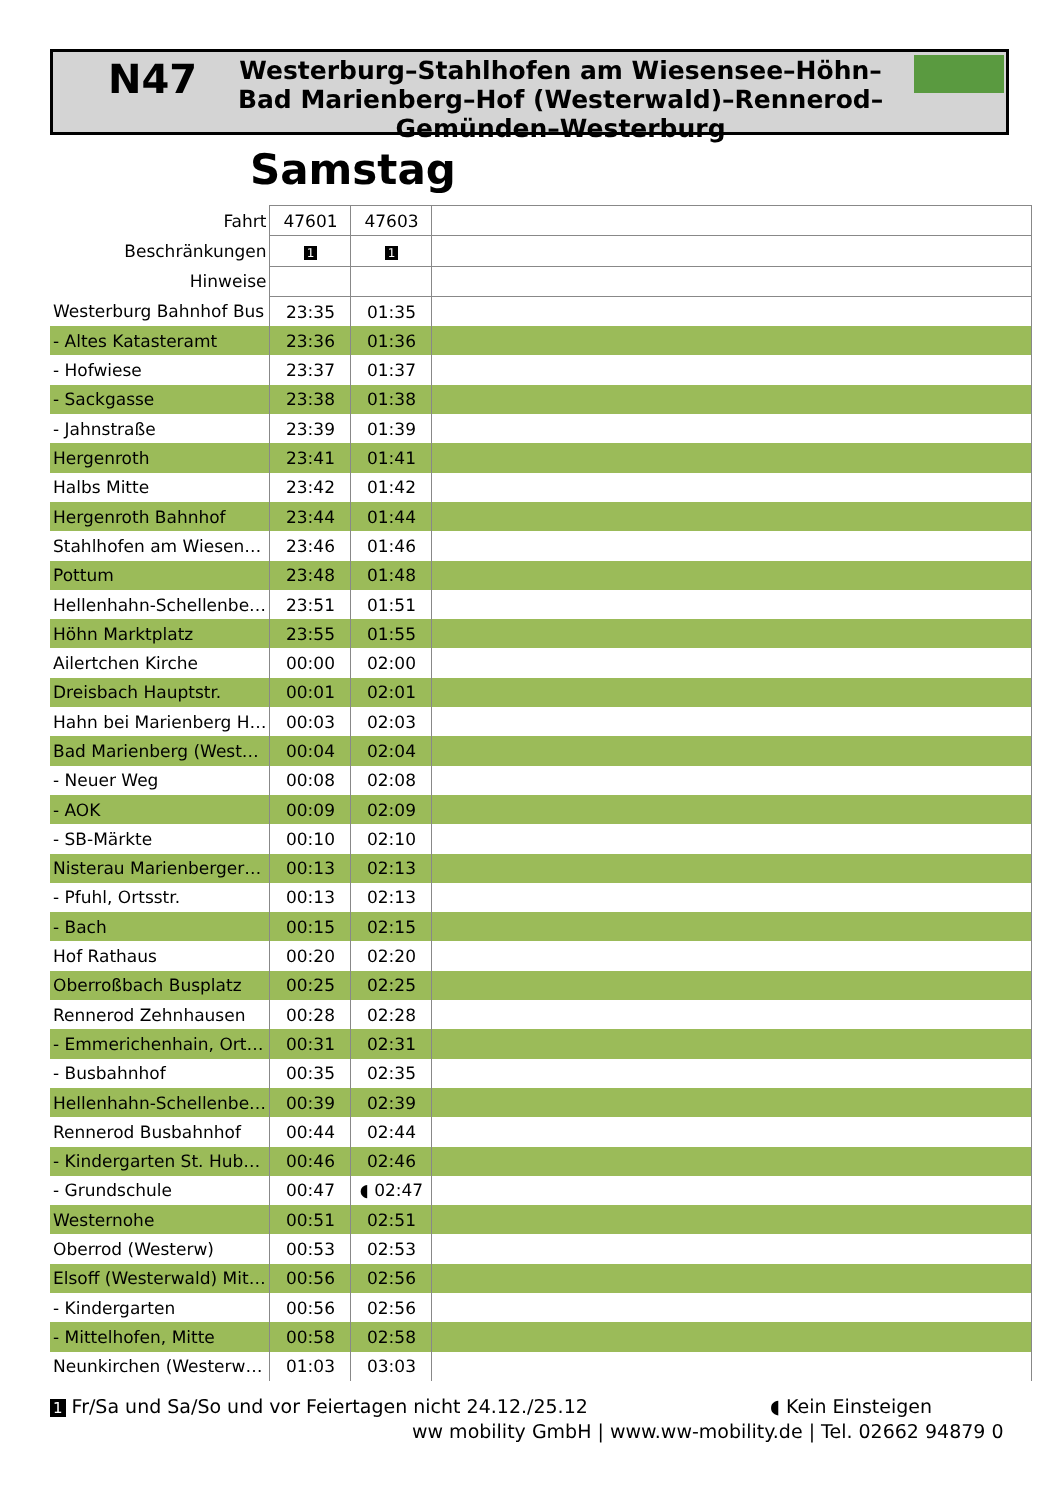N47
Westerburg–Stahlhofen am Wiesensee–Höhn–Bad Marienberg–Hof (Westerwald)–Rennerod–Gemünden–Westerburg
Samstag
| Fahrt | 47601 | 47603 | |
| --- | --- | --- | --- |
| Beschränkungen | 1 | 1 | |
| Hinweise | | | |
| Westerburg Bahnhof Bus | 23:35 | 01:35 | |
| - Altes Katasteramt | 23:36 | 01:36 | |
| - Hofwiese | 23:37 | 01:37 | |
| - Sackgasse | 23:38 | 01:38 | |
| - Jahnstraße | 23:39 | 01:39 | |
| Hergenroth | 23:41 | 01:41 | |
| Halbs Mitte | 23:42 | 01:42 | |
| Hergenroth Bahnhof | 23:44 | 01:44 | |
| Stahlhofen am Wiesen… | 23:46 | 01:46 | |
| Pottum | 23:48 | 01:48 | |
| Hellenhahn-Schellenbe… | 23:51 | 01:51 | |
| Höhn Marktplatz | 23:55 | 01:55 | |
| Ailertchen Kirche | 00:00 | 02:00 | |
| Dreisbach Hauptstr. | 00:01 | 02:01 | |
| Hahn bei Marienberg H… | 00:03 | 02:03 | |
| Bad Marienberg (West… | 00:04 | 02:04 | |
| - Neuer Weg | 00:08 | 02:08 | |
| - AOK | 00:09 | 02:09 | |
| - SB-Märkte | 00:10 | 02:10 | |
| Nisterau Marienberger… | 00:13 | 02:13 | |
| - Pfuhl, Ortsstr. | 00:13 | 02:13 | |
| - Bach | 00:15 | 02:15 | |
| Hof Rathaus | 00:20 | 02:20 | |
| Oberroßbach Busplatz | 00:25 | 02:25 | |
| Rennerod Zehnhausen | 00:28 | 02:28 | |
| - Emmerichenhain, Ort… | 00:31 | 02:31 | |
| - Busbahnhof | 00:35 | 02:35 | |
| Hellenhahn-Schellenbe… | 00:39 | 02:39 | |
| Rennerod Busbahnhof | 00:44 | 02:44 | |
| - Kindergarten St. Hub… | 00:46 | 02:46 | |
| - Grundschule | 00:47 | ◖ 02:47 | |
| Westernohe | 00:51 | 02:51 | |
| Oberrod (Westerw) | 00:53 | 02:53 | |
| Elsoff (Westerwald) Mit… | 00:56 | 02:56 | |
| - Kindergarten | 00:56 | 02:56 | |
| - Mittelhofen, Mitte | 00:58 | 02:58 | |
| Neunkirchen (Westerw… | 01:03 | 03:03 | |
1 Fr/Sa und Sa/So und vor Feiertagen nicht 24.12./25.12
◖ Kein Einsteigen
ww mobility GmbH | www.ww-mobility.de | Tel. 02662 94879 0